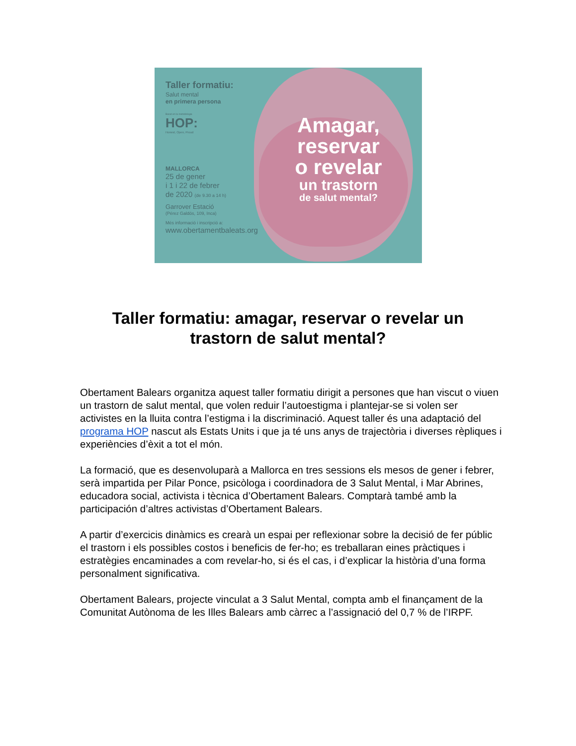Taller formatiu:
Salut mental
en primera persona
Basat en la metodologia
HOP:
Honest, Open, Proud
MALLORCA
25 de gener
i 1 i 22 de febrer
de 2020 (de 9.30 a 14 h)
Garrover Estació
(Pérez Galdós, 109, Inca)
Més informació i inscripció a:
www.obertamentbaleats.org
Amagar,
reservar
o revelar
un trastorn
de salut mental?
Taller formatiu: amagar, reservar o revelar un
trastorn de salut mental?
Obertament Balears organitza aquest taller formatiu dirigit a persones que han viscut o viuen un trastorn de salut mental, que volen reduir l’autoestigma i plantejar-se si volen ser activistes en la lluita contra l’estigma i la discriminació. Aquest taller és una adaptació del programa HOP nascut als Estats Units i que ja té uns anys de trajectòria i diverses rèpliques i experiències d’èxit a tot el món.
La formació, que es desenvoluparà a Mallorca en tres sessions els mesos de gener i febrer, serà impartida per Pilar Ponce, psicòloga i coordinadora de 3 Salut Mental, i Mar Abrines, educadora social, activista i tècnica d’Obertament Balears. Comptarà també amb la participación d’altres activistas d’Obertament Balears.
A partir d’exercicis dinàmics es crearà un espai per reflexionar sobre la decisió de fer públic el trastorn i els possibles costos i beneficis de fer-ho; es treballaran eines pràctiques i estratègies encaminades a com revelar-ho, si és el cas, i d’explicar la història d’una forma personalment significativa.
Obertament Balears, projecte vinculat a 3 Salut Mental, compta amb el finançament de la Comunitat Autònoma de les Illes Balears amb càrrec a l’assignació del 0,7 % de l’IRPF.